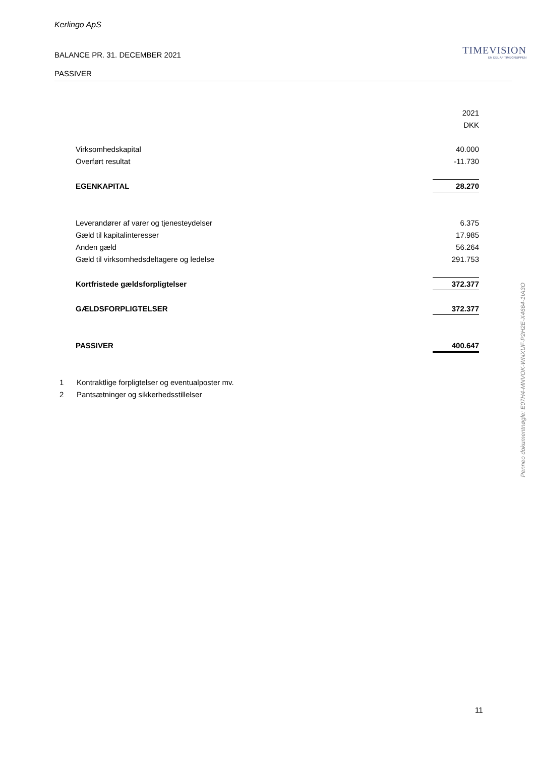Kerlingo ApS
BALANCE PR. 31. DECEMBER 2021
TIMEVISION
EN DEL AF TIMEGRUPPEN
PASSIVER
| | 2021 |
| | DKK |
| Virksomhedskapital | 40.000 |
| Overført resultat | -11.730 |
| EGENKAPITAL | 28.270 |
| Leverandører af varer og tjenesteydelser | 6.375 |
| Gæld til kapitalinteresser | 17.985 |
| Anden gæld | 56.264 |
| Gæld til virksomhedsdeltagere og ledelse | 291.753 |
| Kortfristede gældsforpligtelser | 372.377 |
| GÆLDSFORPLIGTELSER | 372.377 |
| PASSIVER | 400.647 |
1 Kontraktlige forpligtelser og eventualposter mv.
2 Pantsætninger og sikkerhedsstillelser
Penneo dokumentnøgle: E07H4-MNVOK-WNXUF-P2H2E-X4664-1IA3O
11